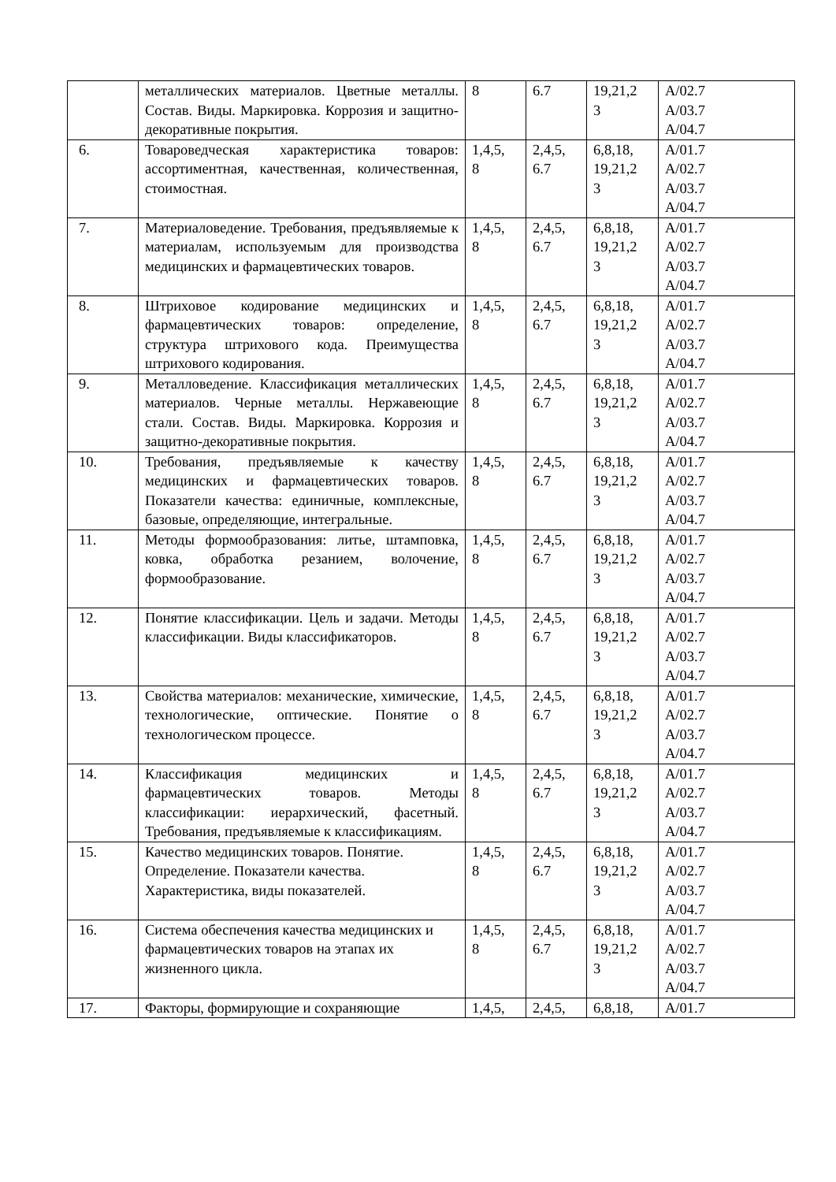| | металлических материалов. Цветные металлы. Состав. Виды. Маркировка. Коррозия и защитно-декоративные покрытия. | 8 | 6.7 | 19,21,2 3 | A/02.7 A/03.7 A/04.7 |
| 6. | Товароведческая характеристика товаров: ассортиментная, качественная, количественная, стоимостная. | 1,4,5, 8 | 2,4,5, 6.7 | 6,8,18, 19,21,2 3 | A/01.7 A/02.7 A/03.7 A/04.7 |
| 7. | Материаловедение. Требования, предъявляемые к материалам, используемым для производства медицинских и фармацевтических товаров. | 1,4,5, 8 | 2,4,5, 6.7 | 6,8,18, 19,21,2 3 | A/01.7 A/02.7 A/03.7 A/04.7 |
| 8. | Штриховое кодирование медицинских и фармацевтических товаров: определение, структура штрихового кода. Преимущества штрихового кодирования. | 1,4,5, 8 | 2,4,5, 6.7 | 6,8,18, 19,21,2 3 | A/01.7 A/02.7 A/03.7 A/04.7 |
| 9. | Металловедение. Классификация металлических материалов. Черные металлы. Нержавеющие стали. Состав. Виды. Маркировка. Коррозия и защитно-декоративные покрытия. | 1,4,5, 8 | 2,4,5, 6.7 | 6,8,18, 19,21,2 3 | A/01.7 A/02.7 A/03.7 A/04.7 |
| 10. | Требования, предъявляемые к качеству медицинских и фармацевтических товаров. Показатели качества: единичные, комплексные, базовые, определяющие, интегральные. | 1,4,5, 8 | 2,4,5, 6.7 | 6,8,18, 19,21,2 3 | A/01.7 A/02.7 A/03.7 A/04.7 |
| 11. | Методы формообразования: литье, штамповка, ковка, обработка резанием, волочение, формообразование. | 1,4,5, 8 | 2,4,5, 6.7 | 6,8,18, 19,21,2 3 | A/01.7 A/02.7 A/03.7 A/04.7 |
| 12. | Понятие классификации. Цель и задачи. Методы классификации. Виды классификаторов. | 1,4,5, 8 | 2,4,5, 6.7 | 6,8,18, 19,21,2 3 | A/01.7 A/02.7 A/03.7 A/04.7 |
| 13. | Свойства материалов: механические, химические, технологические, оптические. Понятие о технологическом процессе. | 1,4,5, 8 | 2,4,5, 6.7 | 6,8,18, 19,21,2 3 | A/01.7 A/02.7 A/03.7 A/04.7 |
| 14. | Классификация медицинских и фармацевтических товаров. Методы классификации: иерархический, фасетный. Требования, предъявляемые к классификациям. | 1,4,5, 8 | 2,4,5, 6.7 | 6,8,18, 19,21,2 3 | A/01.7 A/02.7 A/03.7 A/04.7 |
| 15. | Качество медицинских товаров. Понятие. Определение. Показатели качества. Характеристика, виды показателей. | 1,4,5, 8 | 2,4,5, 6.7 | 6,8,18, 19,21,2 3 | A/01.7 A/02.7 A/03.7 A/04.7 |
| 16. | Система обеспечения качества медицинских и фармацевтических товаров на этапах их жизненного цикла. | 1,4,5, 8 | 2,4,5, 6.7 | 6,8,18, 19,21,2 3 | A/01.7 A/02.7 A/03.7 A/04.7 |
| 17. | Факторы, формирующие и сохраняющие | 1,4,5, | 2,4,5, | 6,8,18, | A/01.7 |